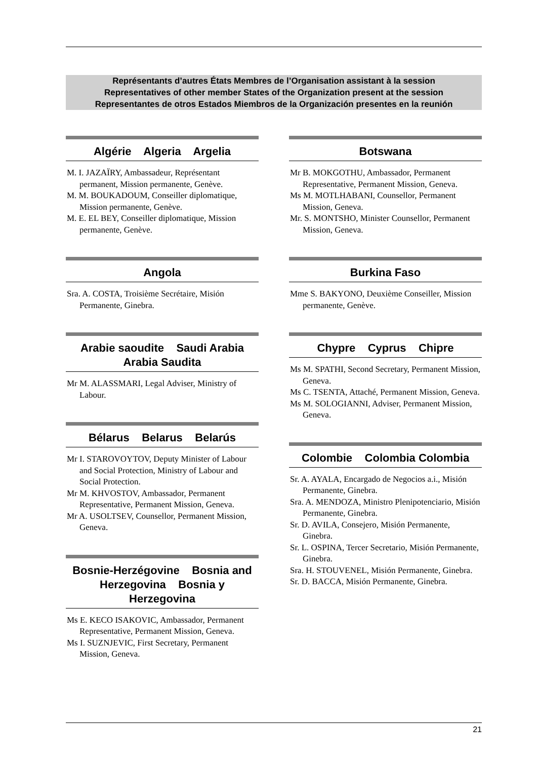Représentants d’autres États Membres de l’Organisation assistant à la session
Representatives of other member States of the Organization present at the session
Representantes de otros Estados Miembros de la Organización presentes en la reunión
Algérie Algeria Argelia
M. I. JAZAÏRY, Ambassadeur, Représentant permanent, Mission permanente, Genève.
M. M. BOUKADOUM, Conseiller diplomatique, Mission permanente, Genève.
M. E. EL BEY, Conseiller diplomatique, Mission permanente, Genève.
Angola
Sra. A. COSTA, Troisième Secrétaire, Misión Permanente, Ginebra.
Arabie saoudite Saudi Arabia Arabia Saudita
Mr M. ALASSMARI, Legal Adviser, Ministry of Labour.
Bélarus Belarus Belarús
Mr I. STAROVOYTOV, Deputy Minister of Labour and Social Protection, Ministry of Labour and Social Protection.
Mr M. KHVOSTOV, Ambassador, Permanent Representative, Permanent Mission, Geneva.
Mr A. USOLTSEV, Counsellor, Permanent Mission, Geneva.
Bosnie-Herzégovine Bosnia and Herzegovina Bosnia y Herzegovina
Ms E. KECO ISAKOVIC, Ambassador, Permanent Representative, Permanent Mission, Geneva.
Ms I. SUZNJEVIC, First Secretary, Permanent Mission, Geneva.
Botswana
Mr B. MOKGOTHU, Ambassador, Permanent Representative, Permanent Mission, Geneva.
Ms M. MOTLHABANI, Counsellor, Permanent Mission, Geneva.
Mr. S. MONTSHO, Minister Counsellor, Permanent Mission, Geneva.
Burkina Faso
Mme S. BAKYONO, Deuxième Conseiller, Mission permanente, Genève.
Chypre Cyprus Chipre
Ms M. SPATHI, Second Secretary, Permanent Mission, Geneva.
Ms C. TSENTA, Attaché, Permanent Mission, Geneva.
Ms M. SOLOGIANNI, Adviser, Permanent Mission, Geneva.
Colombie Colombia Colombia
Sr. A. AYALA, Encargado de Negocios a.i., Misión Permanente, Ginebra.
Sra. A. MENDOZA, Ministro Plenipotenciario, Misión Permanente, Ginebra.
Sr. D. AVILA, Consejero, Misión Permanente, Ginebra.
Sr. L. OSPINA, Tercer Secretario, Misión Permanente, Ginebra.
Sra. H. STOUVENEL, Misión Permanente, Ginebra.
Sr. D. BACCA, Misión Permanente, Ginebra.
21